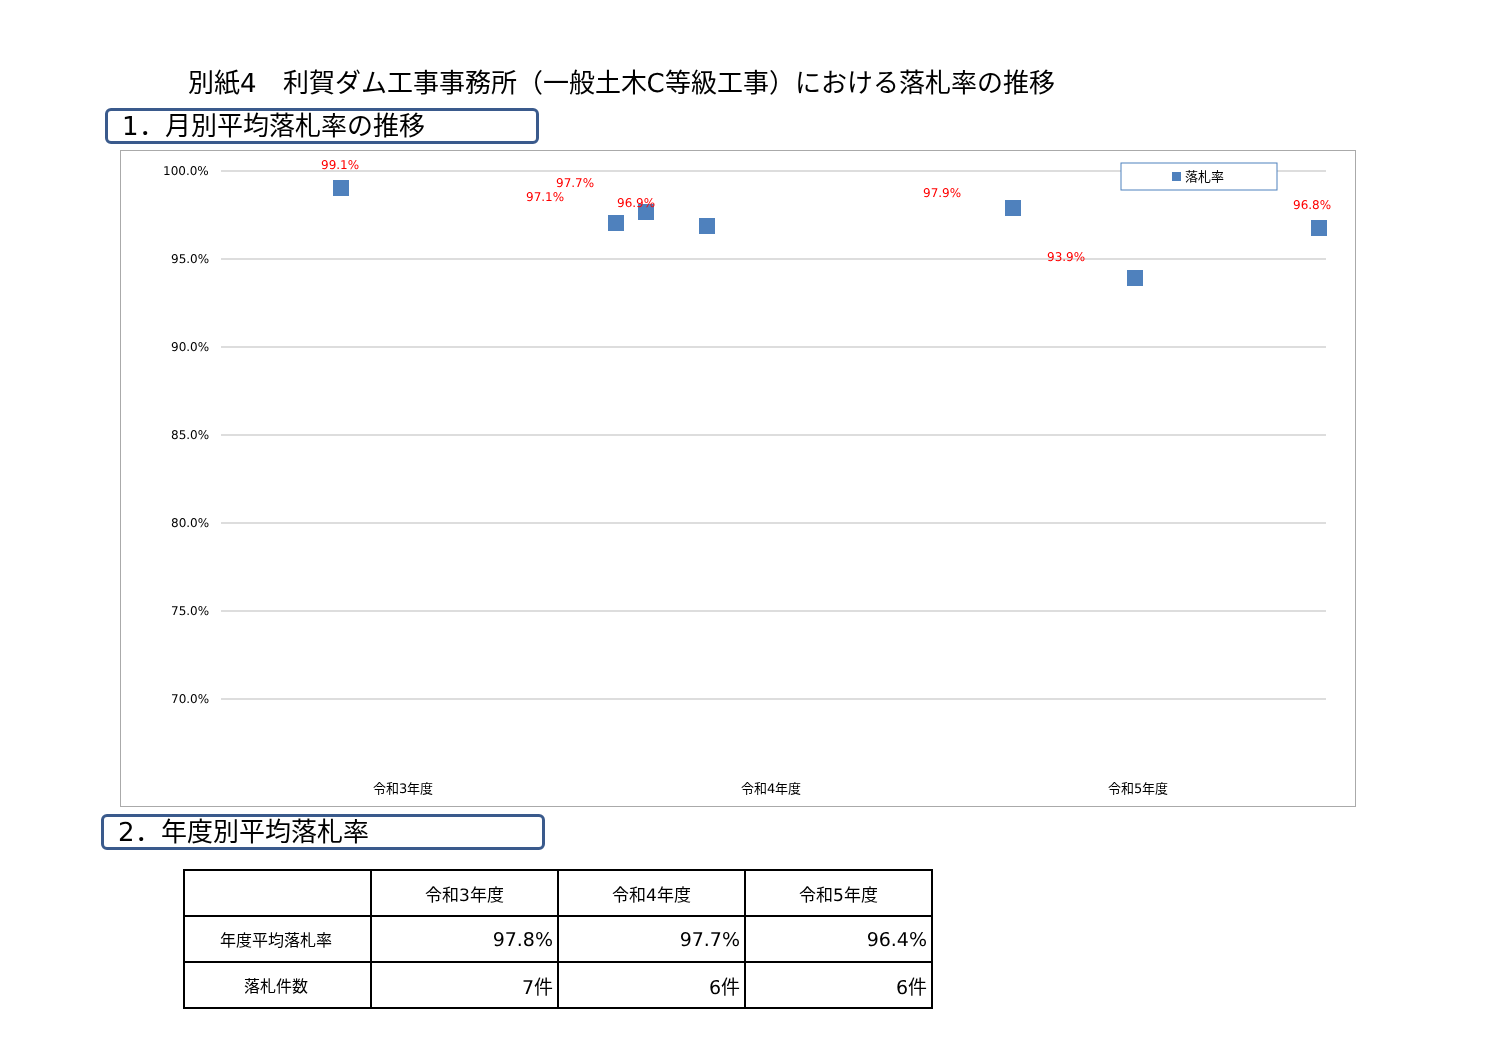別紙4　利賀ダム工事事務所（一般土木C等級工事）における落札率の推移
1．月別平均落札率の推移
100.0%
95.0%
90.0%
85.0%
80.0%
75.0%
70.0%
99.1%
97.1%
97.7%
96.9%
97.9%
93.9%
96.8%
落札率
令和3年度
令和4年度
令和5年度
2．年度別平均落札率
| | 令和3年度 | 令和4年度 | 令和5年度 |
| --- | --- | --- | --- |
| 年度平均落札率 | 97.8% | 97.7% | 96.4% |
| 落札件数 | 7件 | 6件 | 6件 |